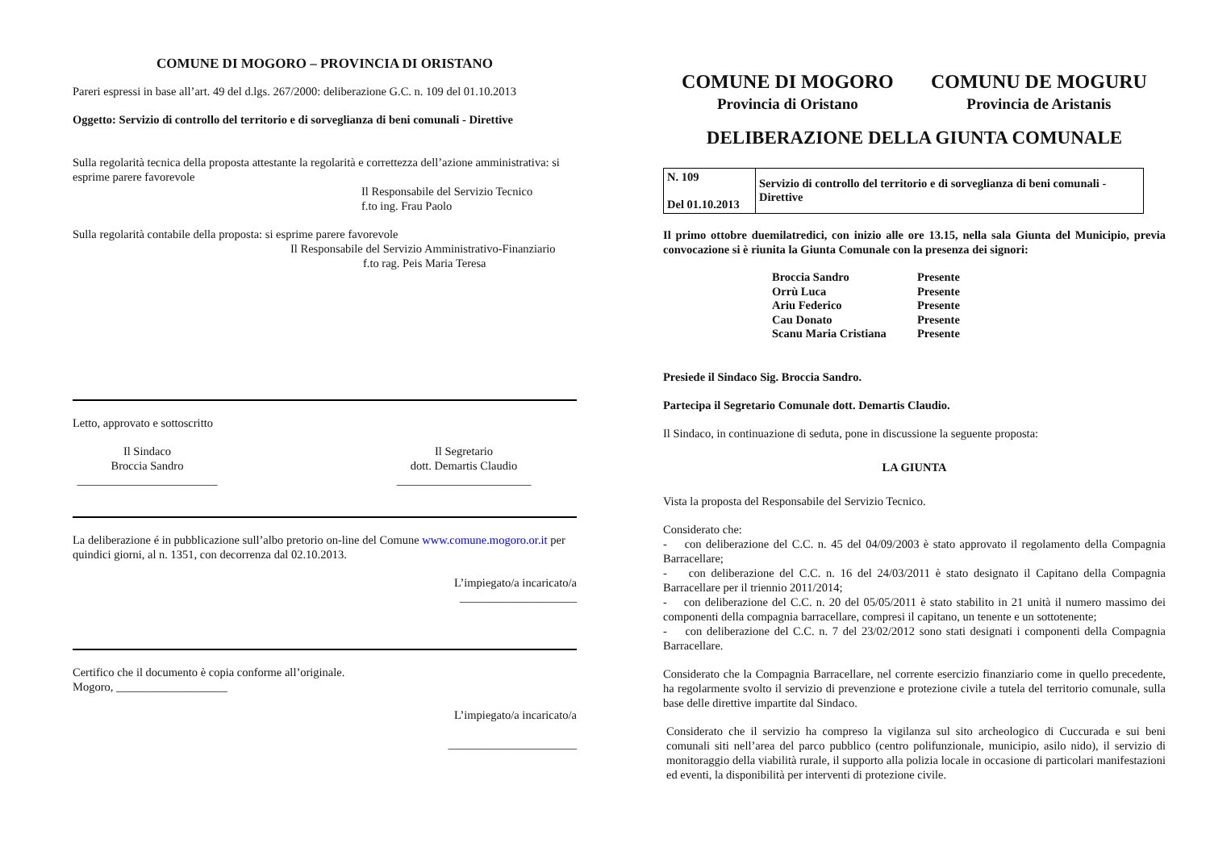COMUNE DI MOGORO – PROVINCIA DI ORISTANO
Pareri espressi in base all’art. 49 del d.lgs. 267/2000: deliberazione G.C. n. 109 del 01.10.2013
Oggetto: Servizio di controllo del territorio e di sorveglianza di beni comunali - Direttive
Sulla regolarità tecnica della proposta attestante la regolarità e correttezza dell’azione amministrativa: si esprime parere favorevole
Il Responsabile del Servizio Tecnico
f.to ing. Frau Paolo
Sulla regolarità contabile della proposta: si esprime parere favorevole
Il Responsabile del Servizio Amministrativo-Finanziario
f.to rag. Peis Maria Teresa
Letto, approvato e sottoscritto
Il Sindaco
Broccia Sandro
________________________
Il Segretario
dott. Demartis Claudio
_______________________
La deliberazione é in pubblicazione sull’albo pretorio on-line del Comune www.comune.mogoro.or.it per quindici giorni, al n. 1351, con decorrenza dal 02.10.2013.
L’impiegato/a incaricato/a
____________________
Certifico che il documento è copia conforme all’originale.
Mogoro, ___________________
L’impiegato/a incaricato/a
______________________
COMUNE DI MOGORO
Provincia di Oristano
COMUNU DE MOGURU
Provincia de Aristanis
DELIBERAZIONE DELLA GIUNTA COMUNALE
| N. 109 Del 01.10.2013 | Servizio di controllo del territorio e di sorveglianza di beni comunali - Direttive |
Il primo ottobre duemilatredici, con inizio alle ore 13.15, nella sala Giunta del Municipio, previa convocazione si è riunita la Giunta Comunale con la presenza dei signori:
| Broccia Sandro Orrù Luca Ariu Federico Cau Donato Scanu Maria Cristiana | Presente Presente Presente Presente Presente |
Presiede il Sindaco Sig. Broccia Sandro.
Partecipa il Segretario Comunale dott. Demartis Claudio.
Il Sindaco, in continuazione di seduta, pone in discussione la seguente proposta:
LA GIUNTA
Vista la proposta del Responsabile del Servizio Tecnico.
Considerato che:
- con deliberazione del C.C. n. 45 del 04/09/2003 è stato approvato il regolamento della Compagnia Barracellare;
- con deliberazione del C.C. n. 16 del 24/03/2011 è stato designato il Capitano della Compagnia Barracellare per il triennio 2011/2014;
- con deliberazione del C.C. n. 20 del 05/05/2011 è stato stabilito in 21 unità il numero massimo dei componenti della compagnia barracellare, compresi il capitano, un tenente e un sottotenente;
- con deliberazione del C.C. n. 7 del 23/02/2012 sono stati designati i componenti della Compagnia Barracellare.
Considerato che la Compagnia Barracellare, nel corrente esercizio finanziario come in quello precedente, ha regolarmente svolto il servizio di prevenzione e protezione civile a tutela del territorio comunale, sulla base delle direttive impartite dal Sindaco.
Considerato che il servizio ha compreso la vigilanza sul sito archeologico di Cuccurada e sui beni comunali siti nell’area del parco pubblico (centro polifunzionale, municipio, asilo nido), il servizio di monitoraggio della viabilità rurale, il supporto alla polizia locale in occasione di particolari manifestazioni ed eventi, la disponibilità per interventi di protezione civile.